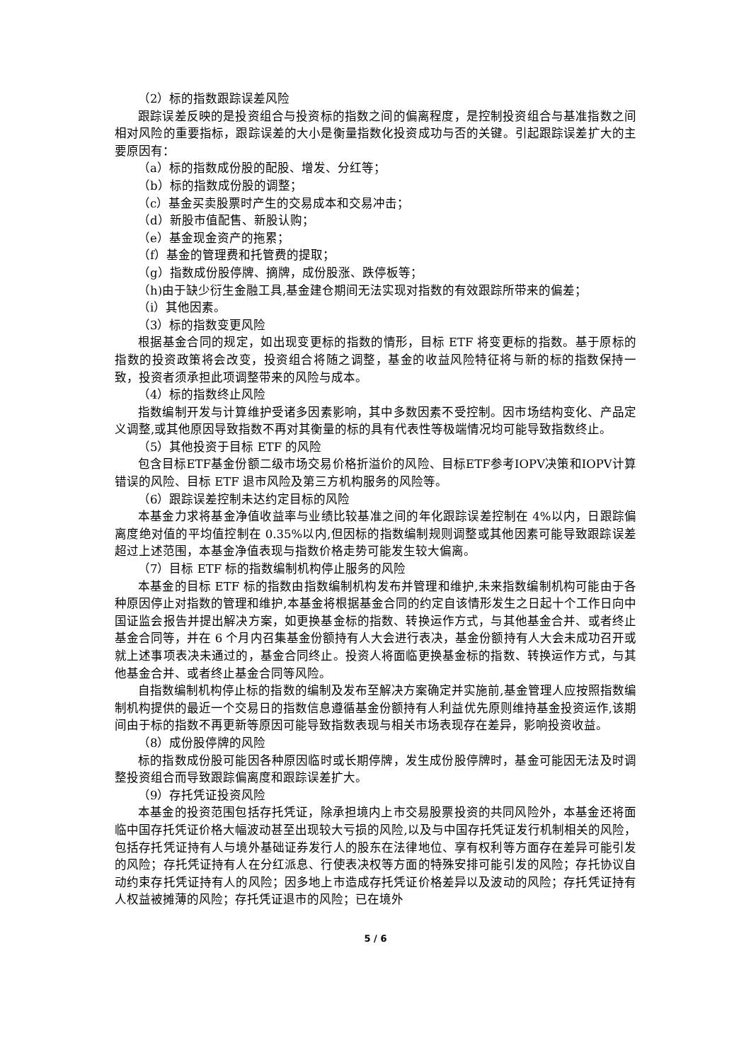（2）标的指数跟踪误差风险
跟踪误差反映的是投资组合与投资标的指数之间的偏离程度，是控制投资组合与基准指数之间相对风险的重要指标，跟踪误差的大小是衡量指数化投资成功与否的关键。引起跟踪误差扩大的主要原因有：
（a）标的指数成份股的配股、增发、分红等；
（b）标的指数成份股的调整；
（c）基金买卖股票时产生的交易成本和交易冲击；
（d）新股市值配售、新股认购；
（e）基金现金资产的拖累；
（f）基金的管理费和托管费的提取；
（g）指数成份股停牌、摘牌，成份股涨、跌停板等；
（h)由于缺少衍生金融工具,基金建仓期间无法实现对指数的有效跟踪所带来的偏差；
（i）其他因素。
（3）标的指数变更风险
根据基金合同的规定，如出现变更标的指数的情形，目标 ETF 将变更标的指数。基于原标的指数的投资政策将会改变，投资组合将随之调整，基金的收益风险特征将与新的标的指数保持一致，投资者须承担此项调整带来的风险与成本。
（4）标的指数终止风险
指数编制开发与计算维护受诸多因素影响，其中多数因素不受控制。因市场结构变化、产品定义调整,或其他原因导致指数不再对其衡量的标的具有代表性等极端情况均可能导致指数终止。
（5）其他投资于目标 ETF 的风险
包含目标ETF基金份额二级市场交易价格折溢价的风险、目标ETF参考IOPV决策和IOPV计算错误的风险、目标 ETF 退市风险及第三方机构服务的风险等。
（6）跟踪误差控制未达约定目标的风险
本基金力求将基金净值收益率与业绩比较基准之间的年化跟踪误差控制在 4%以内，日跟踪偏离度绝对值的平均值控制在 0.35%以内,但因标的指数编制规则调整或其他因素可能导致跟踪误差超过上述范围，本基金净值表现与指数价格走势可能发生较大偏离。
（7）目标 ETF 标的指数编制机构停止服务的风险
本基金的目标 ETF 标的指数由指数编制机构发布并管理和维护,未来指数编制机构可能由于各种原因停止对指数的管理和维护,本基金将根据基金合同的约定自该情形发生之日起十个工作日向中国证监会报告并提出解决方案，如更换基金标的指数、转换运作方式，与其他基金合并、或者终止基金合同等，并在 6 个月内召集基金份额持有人大会进行表决，基金份额持有人大会未成功召开或就上述事项表决未通过的，基金合同终止。投资人将面临更换基金标的指数、转换运作方式，与其他基金合并、或者终止基金合同等风险。
自指数编制机构停止标的指数的编制及发布至解决方案确定并实施前,基金管理人应按照指数编制机构提供的最近一个交易日的指数信息遵循基金份额持有人利益优先原则维持基金投资运作,该期间由于标的指数不再更新等原因可能导致指数表现与相关市场表现存在差异，影响投资收益。
（8）成份股停牌的风险
标的指数成份股可能因各种原因临时或长期停牌，发生成份股停牌时，基金可能因无法及时调整投资组合而导致跟踪偏离度和跟踪误差扩大。
（9）存托凭证投资风险
本基金的投资范围包括存托凭证，除承担境内上市交易股票投资的共同风险外，本基金还将面临中国存托凭证价格大幅波动甚至出现较大亏损的风险,以及与中国存托凭证发行机制相关的风险，包括存托凭证持有人与境外基础证券发行人的股东在法律地位、享有权利等方面存在差异可能引发的风险；存托凭证持有人在分红派息、行使表决权等方面的特殊安排可能引发的风险；存托协议自动约束存托凭证持有人的风险；因多地上市造成存托凭证价格差异以及波动的风险；存托凭证持有人权益被摊薄的风险；存托凭证退市的风险；已在境外
5 / 6